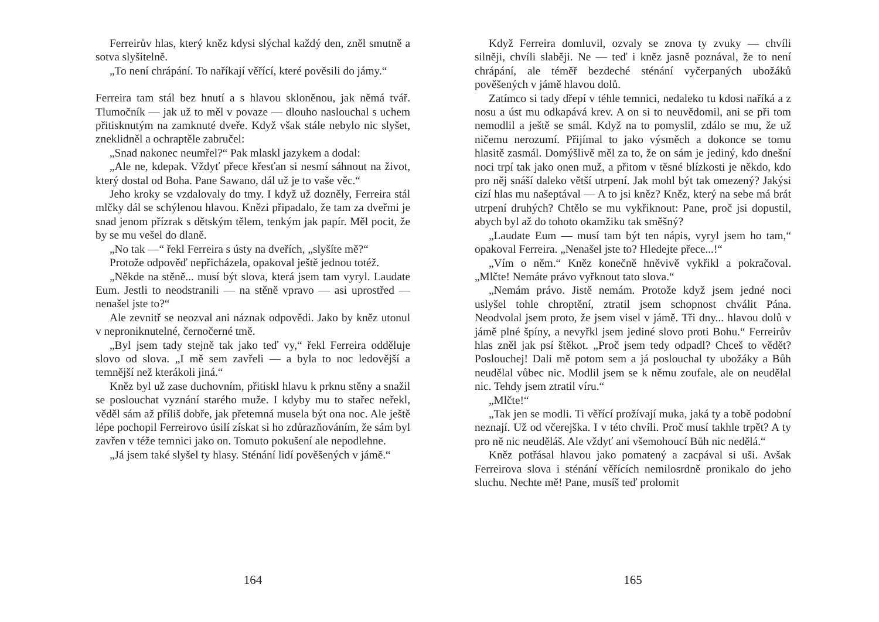Ferreirův hlas, který kněz kdysi slýchal každý den, zněl smutně a sotva slyšitelně.
„To není chrápání. To naříkají věřící, které pověsili do jámy.“
Ferreira tam stál bez hnutí a s hlavou skloněnou, jak němá tvář. Tlumočník — jak už to měl v povaze — dlouho naslouchal s uchem přitisknutým na zamknuté dveře. Když však stále nebylo nic slyšet, zneklidněl a ochraptěle zabručel:
„Snad nakonec neumřel?“ Pak mlaskl jazykem a dodal:
„Ale ne, kdepak. Vždyť přece křesťan si nesmí sáhnout na život, který dostal od Boha. Pane Sawano, dál už je to vaše věc.“
Jeho kroky se vzdalovaly do tmy. I když už dozněly, Ferreira stál mlčky dál se schýlenou hlavou. Knězi připadalo, že tam za dveřmi je snad jenom přízrak s dětským tělem, tenkým jak papír. Měl pocit, že by se mu vešel do dlaně.
„No tak —“ řekl Ferreira s ústy na dveřích, „slyšíte mě?“
Protože odpověď nepřicházela, opakoval ještě jednou totéž.
„Někde na stěně... musí být slova, která jsem tam vyryl. Laudate Eum. Jestli to neodstranili — na stěně vpravo — asi uprostřed — nenašel jste to?“
Ale zevnitř se neozval ani náznak odpovědi. Jako by kněz utonul v neproniknutelné, černočerné tmě.
„Byl jsem tady stejně tak jako teď vy,“ řekl Ferreira odděluje slovo od slova. „I mě sem zavřeli — a byla to noc ledovější a temnější než kterákoli jiná.“
Kněz byl už zase duchovním, přitiskl hlavu k prknu stěny a snažil se poslouchat vyznání starého muže. I kdyby mu to stařec neřekl, věděl sám až příliš dobře, jak přetemná musela být ona noc. Ale ještě lépe pochopil Ferreirovo úsilí získat si ho zdůrazňováním, že sám byl zavřen v téže temnici jako on. Tomuto pokušení ale nepodlehne.
„Já jsem také slyšel ty hlasy. Sténání lidí pověšených v jámě.“
164
Když Ferreira domluvil, ozvaly se znova ty zvuky — chvíli silněji, chvíli slaběji. Ne — teď i kněz jasně poznával, že to není chrápání, ale téměř bezdeché sténání vyčerpaných ubožáků pověšených v jámě hlavou dolů.
Zatímco si tady dřepí v téhle temnici, nedaleko tu kdosi naříká a z nosu a úst mu odkapává krev. A on si to neuvědomil, ani se při tom nemodlil a ještě se smál. Když na to pomyslil, zdálo se mu, že už ničemu nerozumí. Přijímal to jako výsměch a dokonce se tomu hlasitě zasmál. Domýšlivě měl za to, že on sám je jediný, kdo dnešní noci trpí tak jako onen muž, a přitom v těsné blízkosti je někdo, kdo pro něj snáší daleko větší utrpení. Jak mohl být tak omezený? Jakýsi cizí hlas mu našeptával — A to jsi kněz? Kněz, který na sebe má brát utrpení druhých? Chtělo se mu vykřiknout: Pane, proč jsi dopustil, abych byl až do tohoto okamžiku tak směšný?
„Laudate Eum — musí tam být ten nápis, vyryl jsem ho tam,“ opakoval Ferreira. „Nenašel jste to? Hledejte přece...!“
„Vím o něm.“ Kněz konečně hněvivě vykřikl a pokračoval. „Mlčte! Nemáte právo vyřknout tato slova.“
„Nemám právo. Jistě nemám. Protože když jsem jedné noci uslyšel tohle chroptění, ztratil jsem schopnost chválit Pána. Neodvolal jsem proto, že jsem visel v jámě. Tři dny... hlavou dolů v jámě plné špíny, a nevyřkl jsem jediné slovo proti Bohu.“ Ferreirův hlas zněl jak psí štěkot. „Proč jsem tedy odpadl? Chceš to vědět? Poslouchej! Dali mě potom sem a já poslouchal ty ubožáky a Bůh neudělal vůbec nic. Modlil jsem se k němu zoufale, ale on neudělal nic. Tehdy jsem ztratil víru.“
„Mlčte!“
„Tak jen se modli. Ti věřící prožívají muka, jaká ty a tobě podobní neznají. Už od včerejška. I v této chvíli. Proč musí takhle trpět? A ty pro ně nic neuděláš. Ale vždyť ani všemohoucí Bůh nic nedělá.“
Kněz potřásal hlavou jako pomatený a zacpával si uši. Avšak Ferreirova slova i sténání věřících nemilosrdně pronikalo do jeho sluchu. Nechte mě! Pane, musíš teď prolomit
165